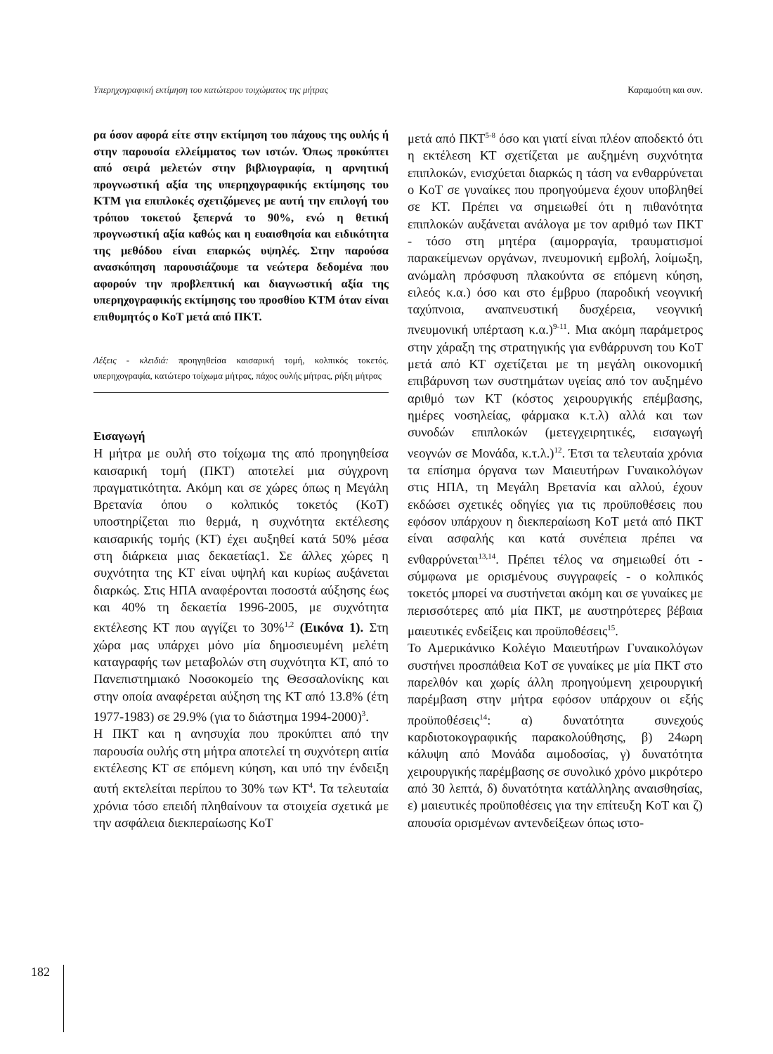Υπερηχογραφική εκτίμηση του κατώτερου τοιχώματος της μήτρας Καραμούτη και συν.
ρα όσον αφορά είτε στην εκτίμηση του πάχους της ουλής ή στην παρουσία ελλείμματος των ιστών. Όπως προκύπτει από σειρά μελετών στην βιβλιογραφία, η αρνητική προγνωστική αξία της υπερηχογραφικής εκτίμησης του ΚΤΜ για επιπλοκές σχετιζόμενες με αυτή την επιλογή του τρόπου τοκετού ξεπερνά το 90%, ενώ η θετική προγνωστική αξία καθώς και η ευαισθησία και ειδικότητα της μεθόδου είναι επαρκώς υψηλές. Στην παρούσα ανασκόπηση παρουσιάζουμε τα νεώτερα δεδομένα που αφορούν την προβλεπτική και διαγνωστική αξία της υπερηχογραφικής εκτίμησης του προσθίου ΚΤΜ όταν είναι επιθυμητός ο ΚοΤ μετά από ΠΚΤ.
Λέξεις - κλειδιά: προηγηθείσα καισαρική τομή, κολπικός τοκετός. υπερηχογραφία, κατώτερο τοίχωμα μήτρας, πάχος ουλής μήτρας, ρήξη μήτρας
Εισαγωγή
Η μήτρα με ουλή στο τοίχωμα της από προηγηθείσα καισαρική τομή (ΠΚΤ) αποτελεί μια σύγχρονη πραγματικότητα. Ακόμη και σε χώρες όπως η Μεγάλη Βρετανία όπου ο κολπικός τοκετός (ΚοΤ) υποστηρίζεται πιο θερμά, η συχνότητα εκτέλεσης καισαρικής τομής (ΚΤ) έχει αυξηθεί κατά 50% μέσα στη διάρκεια μιας δεκαετίας1. Σε άλλες χώρες η συχνότητα της ΚΤ είναι υψηλή και κυρίως αυξάνεται διαρκώς. Στις ΗΠΑ αναφέρονται ποσοστά αύξησης έως και 40% τη δεκαετία 1996-2005, με συχνότητα εκτέλεσης ΚΤ που αγγίζει το 30%<sup>1,2</sup> (Εικόνα 1). Στη χώρα μας υπάρχει μόνο μία δημοσιευμένη μελέτη καταγραφής των μεταβολών στη συχνότητα ΚΤ, από το Πανεπιστημιακό Νοσοκομείο της Θεσσαλονίκης και στην οποία αναφέρεται αύξηση της ΚΤ από 13.8% (έτη 1977-1983) σε 29.9% (για το διάστημα 1994-2000)<sup>3</sup>.
Η ΠΚΤ και η ανησυχία που προκύπτει από την παρουσία ουλής στη μήτρα αποτελεί τη συχνότερη αιτία εκτέλεσης ΚΤ σε επόμενη κύηση, και υπό την ένδειξη αυτή εκτελείται περίπου το 30% των ΚΤ<sup>4</sup>. Τα τελευταία χρόνια τόσο επειδή πληθαίνουν τα στοιχεία σχετικά με την ασφάλεια διεκπεραίωσης ΚοΤ
μετά από ΠΚΤ<sup>5-8</sup> όσο και γιατί είναι πλέον αποδεκτό ότι η εκτέλεση ΚΤ σχετίζεται με αυξημένη συχνότητα επιπλοκών, ενισχύεται διαρκώς η τάση να ενθαρρύνεται ο ΚοΤ σε γυναίκες που προηγούμενα έχουν υποβληθεί σε ΚΤ. Πρέπει να σημειωθεί ότι η πιθανότητα επιπλοκών αυξάνεται ανάλογα με τον αριθμό των ΠΚΤ - τόσο στη μητέρα (αιμορραγία, τραυματισμοί παρακείμενων οργάνων, πνευμονική εμβολή, λοίμωξη, ανώμαλη πρόσφυση πλακούντα σε επόμενη κύηση, ειλεός κ.α.) όσο και στο έμβρυο (παροδική νεογνική ταχύπνοια, αναπνευστική δυσχέρεια, νεογνική πνευμονική υπέρταση κ.α.)<sup>9-11</sup>. Μια ακόμη παράμετρος στην χάραξη της στρατηγικής για ενθάρρυνση του ΚοΤ μετά από ΚΤ σχετίζεται με τη μεγάλη οικονομική επιβάρυνση των συστημάτων υγείας από τον αυξημένο αριθμό των ΚΤ (κόστος χειρουργικής επέμβασης, ημέρες νοσηλείας, φάρμακα κ.τ.λ) αλλά και των συνοδών επιπλοκών (μετεγχειρητικές, εισαγωγή νεογνών σε Μονάδα, κ.τ.λ.)<sup>12</sup>. Έτσι τα τελευταία χρόνια τα επίσημα όργανα των Μαιευτήρων Γυναικολόγων στις ΗΠΑ, τη Μεγάλη Βρετανία και αλλού, έχουν εκδώσει σχετικές οδηγίες για τις προϋποθέσεις που εφόσον υπάρχουν η διεκπεραίωση ΚοΤ μετά από ΠΚΤ είναι ασφαλής και κατά συνέπεια πρέπει να ενθαρρύνεται<sup>13,14</sup>. Πρέπει τέλος να σημειωθεί ότι - σύμφωνα με ορισμένους συγγραφείς - ο κολπικός τοκετός μπορεί να συστήνεται ακόμη και σε γυναίκες με περισσότερες από μία ΠΚΤ, με αυστηρότερες βέβαια μαιευτικές ενδείξεις και προϋποθέσεις<sup>15</sup>.
Το Αμερικάνικο Κολέγιο Μαιευτήρων Γυναικολόγων συστήνει προσπάθεια ΚοΤ σε γυναίκες με μία ΠΚΤ στο παρελθόν και χωρίς άλλη προηγούμενη χειρουργική παρέμβαση στην μήτρα εφόσον υπάρχουν οι εξής προϋποθέσεις<sup>14</sup>: α) δυνατότητα συνεχούς καρδιοτοκογραφικής παρακολούθησης, β) 24ωρη κάλυψη από Μονάδα αιμοδοσίας, γ) δυνατότητα χειρουργικής παρέμβασης σε συνολικό χρόνο μικρότερο από 30 λεπτά, δ) δυνατότητα κατάλληλης αναισθησίας, ε) μαιευτικές προϋποθέσεις για την επίτευξη ΚοΤ και ζ) απουσία ορισμένων αντενδείξεων όπως ιστο-
182